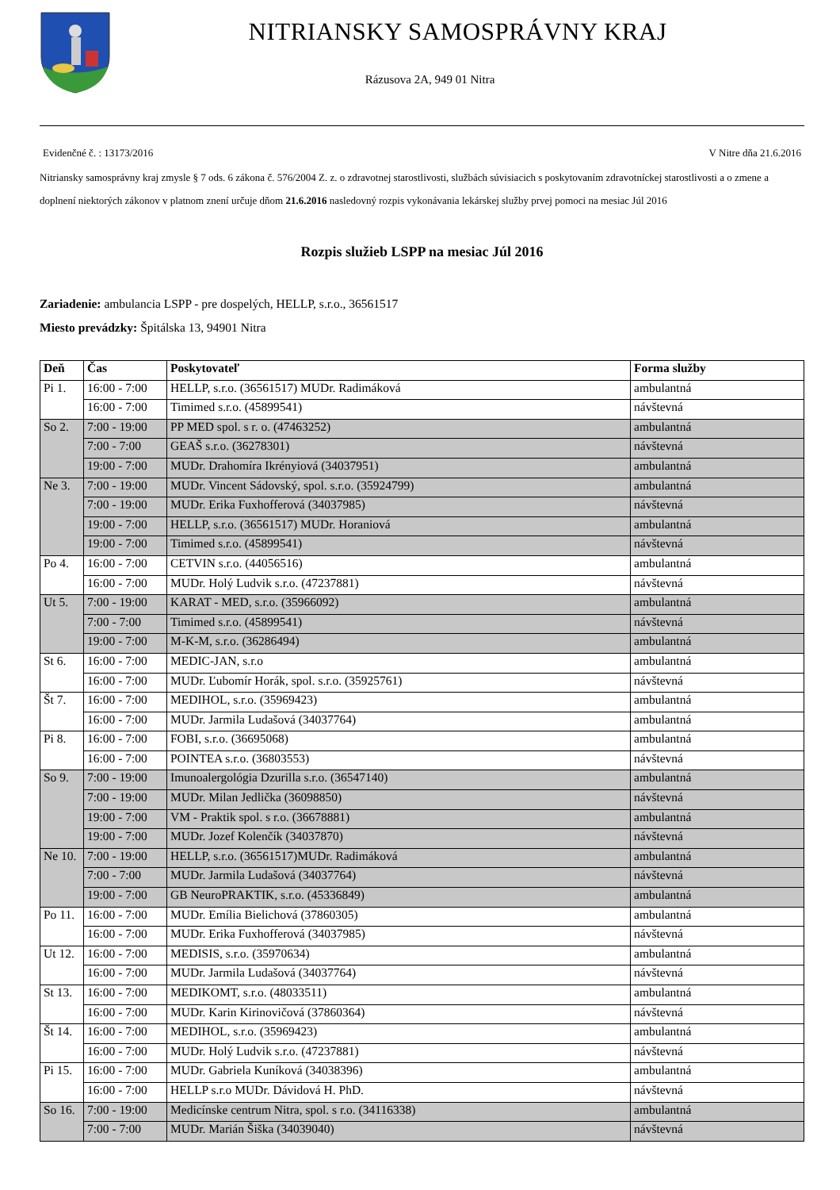NITRIANSKY SAMOSPRÁVNY KRAJ
Rázusova 2A, 949 01 Nitra
Evidenčné č. : 13173/2016 V Nitre dňa 21.6.2016
Nitriansky samosprávny kraj zmysle § 7 ods. 6 zákona č. 576/2004 Z. z. o zdravotnej starostlivosti, službách súvisiacich s poskytovaním zdravotníckej starostlivosti a o zmene a doplnení niektorých zákonov v platnom znení určuje dňom 21.6.2016 nasledovný rozpis vykonávania lekárskej služby prvej pomoci na mesiac Júl 2016
Rozpis služieb LSPP na mesiac Júl 2016
Zariadenie: ambulancia LSPP - pre dospelých, HELLP, s.r.o., 36561517
Miesto prevádzky: Špitálska 13, 94901 Nitra
| Deň | Čas | Poskytovateľ | Forma služby |
| --- | --- | --- | --- |
| Pi 1. | 16:00 - 7:00 | HELLP, s.r.o. (36561517) MUDr. Radimáková | ambulantná |
| | 16:00 - 7:00 | Timimed s.r.o. (45899541) | návštevná |
| So 2. | 7:00 - 19:00 | PP MED spol. s r. o. (47463252) | ambulantná |
| | 7:00 - 7:00 | GEAŠ s.r.o. (36278301) | návštevná |
| | 19:00 - 7:00 | MUDr. Drahomíra Ikrényiová (34037951) | ambulantná |
| Ne 3. | 7:00 - 19:00 | MUDr. Vincent Sádovský, spol. s.r.o. (35924799) | ambulantná |
| | 7:00 - 19:00 | MUDr. Erika Fuxhofferová (34037985) | návštevná |
| | 19:00 - 7:00 | HELLP, s.r.o. (36561517) MUDr. Horaniová | ambulantná |
| | 19:00 - 7:00 | Timimed s.r.o. (45899541) | návštevná |
| Po 4. | 16:00 - 7:00 | CETVIN s.r.o. (44056516) | ambulantná |
| | 16:00 - 7:00 | MUDr. Holý Ludvik s.r.o. (47237881) | návštevná |
| Ut 5. | 7:00 - 19:00 | KARAT - MED, s.r.o. (35966092) | ambulantná |
| | 7:00 - 7:00 | Timimed s.r.o. (45899541) | návštevná |
| | 19:00 - 7:00 | M-K-M, s.r.o. (36286494) | ambulantná |
| St 6. | 16:00 - 7:00 | MEDIC-JAN, s.r.o | ambulantná |
| | 16:00 - 7:00 | MUDr. Ľubomír Horák, spol. s.r.o. (35925761) | návštevná |
| Št 7. | 16:00 - 7:00 | MEDIHOL, s.r.o. (35969423) | ambulantná |
| | 16:00 - 7:00 | MUDr. Jarmila Ludašová (34037764) | ambulantná |
| Pi 8. | 16:00 - 7:00 | FOBI, s.r.o. (36695068) | ambulantná |
| | 16:00 - 7:00 | POINTEA s.r.o. (36803553) | návštevná |
| So 9. | 7:00 - 19:00 | Imunoalergológia Dzurilla s.r.o. (36547140) | ambulantná |
| | 7:00 - 19:00 | MUDr. Milan Jedlička (36098850) | návštevná |
| | 19:00 - 7:00 | VM - Praktik spol. s r.o. (36678881) | ambulantná |
| | 19:00 - 7:00 | MUDr. Jozef Kolenčík (34037870) | návštevná |
| Ne 10. | 7:00 - 19:00 | HELLP, s.r.o. (36561517)MUDr. Radimáková | ambulantná |
| | 7:00 - 7:00 | MUDr. Jarmila Ludašová (34037764) | návštevná |
| | 19:00 - 7:00 | GB NeuroPRAKTIK, s.r.o. (45336849) | ambulantná |
| Po 11. | 16:00 - 7:00 | MUDr. Emília Bielichová (37860305) | ambulantná |
| | 16:00 - 7:00 | MUDr. Erika Fuxhofferová (34037985) | návštevná |
| Ut 12. | 16:00 - 7:00 | MEDISIS, s.r.o. (35970634) | ambulantná |
| | 16:00 - 7:00 | MUDr. Jarmila Ludašová (34037764) | návštevná |
| St 13. | 16:00 - 7:00 | MEDIKOMT, s.r.o. (48033511) | ambulantná |
| | 16:00 - 7:00 | MUDr. Karin Kirinovičová (37860364) | návštevná |
| Št 14. | 16:00 - 7:00 | MEDIHOL, s.r.o. (35969423) | ambulantná |
| | 16:00 - 7:00 | MUDr. Holý Ludvik s.r.o. (47237881) | návštevná |
| Pi 15. | 16:00 - 7:00 | MUDr. Gabriela Kuníková (34038396) | ambulantná |
| | 16:00 - 7:00 | HELLP s.r.o MUDr. Dávidová H. PhD. | návštevná |
| So 16. | 7:00 - 19:00 | Medicínske centrum Nitra, spol. s r.o. (34116338) | ambulantná |
| | 7:00 - 7:00 | MUDr. Marián Šiška (34039040) | návštevná |